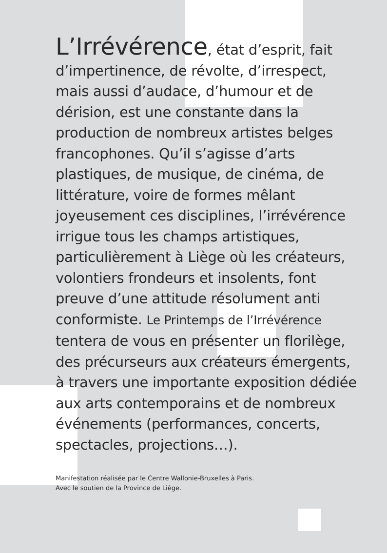L’Irrévérence, état d’esprit, fait d’impertinence, de révolte, d’irrespect, mais aussi d’audace, d’humour et de dérision, est une constante dans la production de nombreux artistes belges francophones. Qu’il s’agisse d’arts plastiques, de musique, de cinéma, de littérature, voire de formes mêlant joyeusement ces disciplines, l’irrévérence irrigue tous les champs artistiques, particulièrement à Liège où les créateurs, volontiers frondeurs et insolents, font preuve d’une attitude résolument anti conformiste. Le Printemps de l’Irrévérence tentera de vous en présenter un florilège, des précurseurs aux créateurs émergents, à travers une importante exposition dédiée aux arts contemporains et de nombreux événements (performances, concerts, spectacles, projections…).
Manifestation réalisée par le Centre Wallonie-Bruxelles à Paris.
Avec le soutien de la Province de Liège.